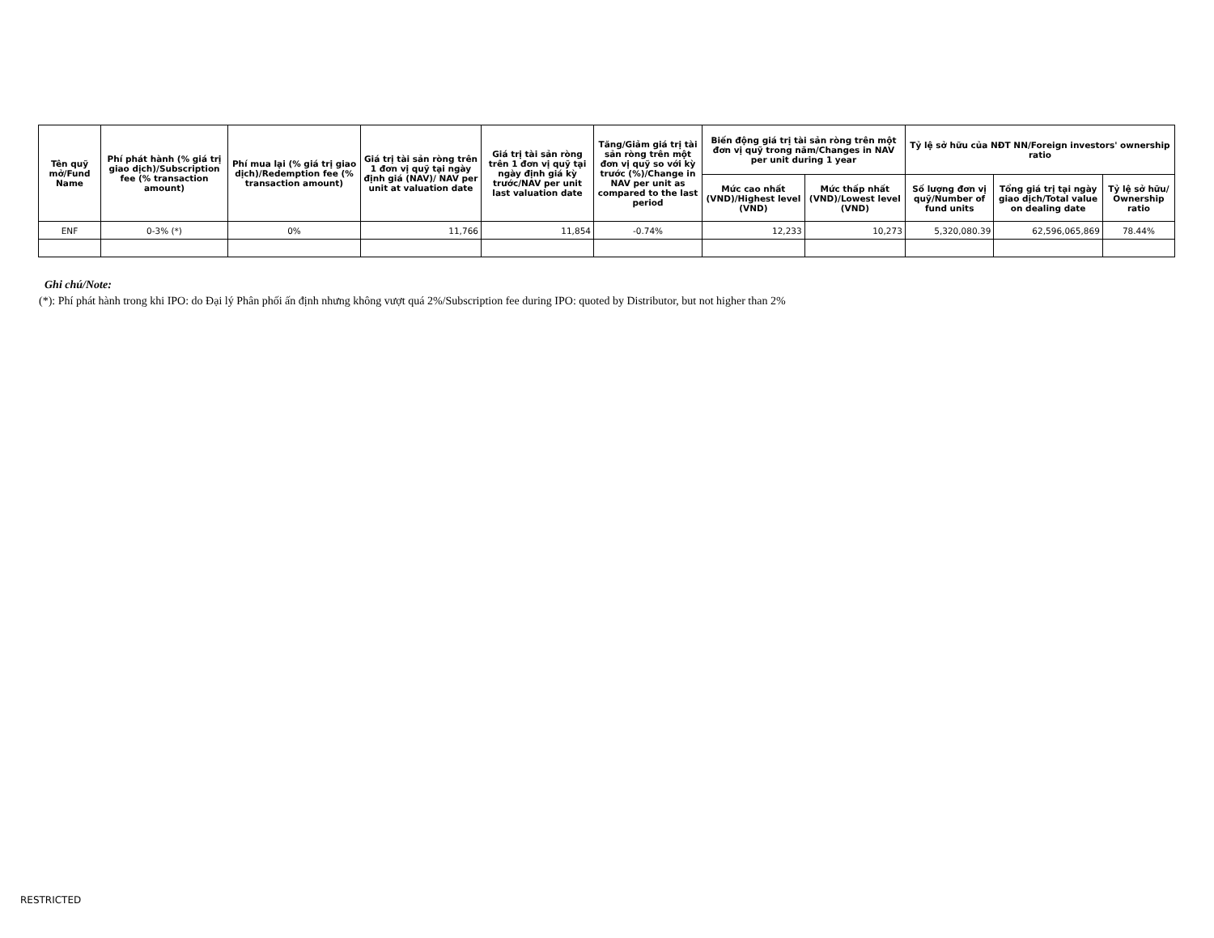| Tên quỹ mở/Fund Name | Phí phát hành (% giá trị giao dịch)/Subscription fee (% transaction amount) | Phí mua lại (% giá trị giao dịch)/Redemption fee (% transaction amount) | Giá trị tài sản ròng trên 1 đơn vị quỹ tại ngày định giá (NAV)/ NAV per unit at valuation date | Giá trị tài sản ròng trên 1 đơn vị quỹ tại ngày định giá kỳ trước/NAV per unit last valuation date | Tăng/Giảm giá trị tài sản ròng trên một đơn vị quỹ so với kỳ trước (%)/Change in NAV per unit as compared to the last period | Biến động giá trị tài sản ròng trên một đơn vị quỹ trong năm/Changes in NAV per unit during 1 year | | Tỷ lệ sở hữu của NĐT NN/Foreign investors' ownership ratio | | |
| --- | --- | --- | --- | --- | --- | --- | --- | --- | --- | --- |
| | | | | | | Mức cao nhất (VND)/Highest level (VND) | Mức thấp nhất (VND)/Lowest level (VND) | Số lượng đơn vị quỹ/Number of fund units | Tổng giá trị tại ngày giao dịch/Total value on dealing date | Tỷ lệ sở hữu/ Ownership ratio |
| ENF | 0-3% (*) | 0% | 11,766 | 11,854 | -0.74% | 12,233 | 10,273 | 5,320,080.39 | 62,596,065,869 | 78.44% |
Ghi chú/Note:
(*): Phí phát hành trong khi IPO: do Đại lý Phân phối ấn định nhưng không vượt quá 2%/Subscription fee during IPO: quoted by Distributor, but not higher than 2%
RESTRICTED